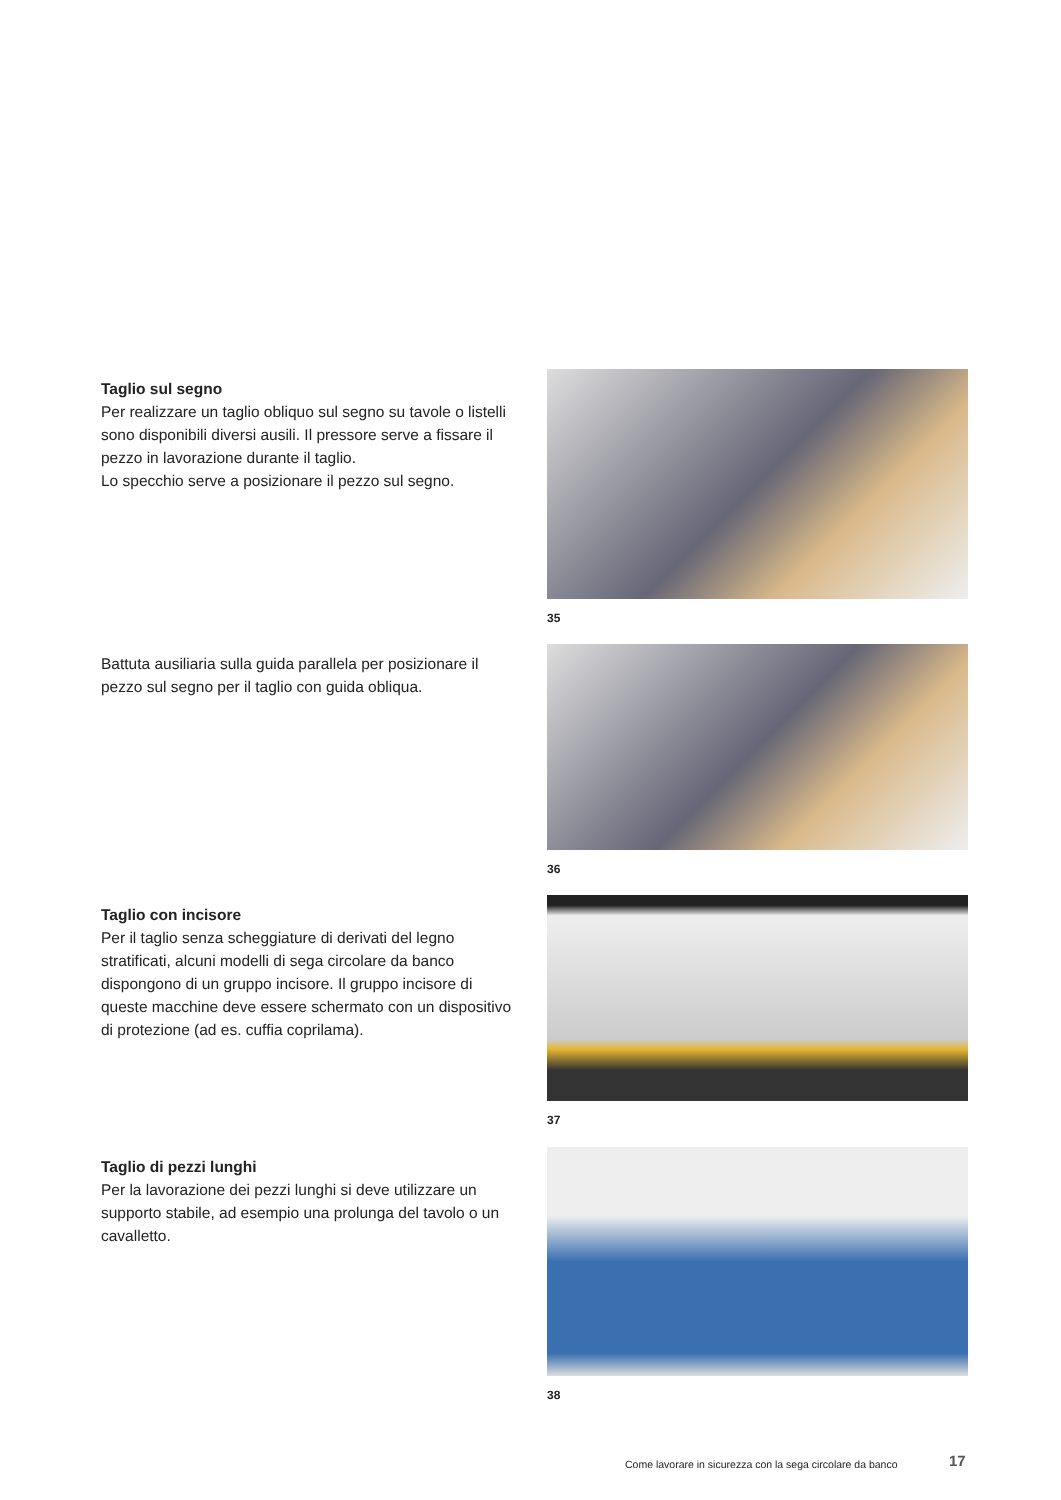Taglio sul segno
Per realizzare un taglio obliquo sul segno su tavole o listelli sono disponibili diversi ausili. Il pressore serve a fissare il pezzo in lavorazione durante il taglio.
Lo specchio serve a posizionare il pezzo sul segno.
35
Battuta ausiliaria sulla guida parallela per posizionare il pezzo sul segno per il taglio con guida obliqua.
36
Taglio con incisore
Per il taglio senza scheggiature di derivati del legno stratificati, alcuni modelli di sega circolare da banco dispongono di un gruppo incisore. Il gruppo incisore di queste macchine deve essere schermato con un dispositivo di protezione (ad es. cuffia coprilama).
37
Taglio di pezzi lunghi
Per la lavorazione dei pezzi lunghi si deve utilizzare un supporto stabile, ad esempio una prolunga del tavolo o un cavalletto.
38
Come lavorare in sicurezza con la sega circolare da banco
17